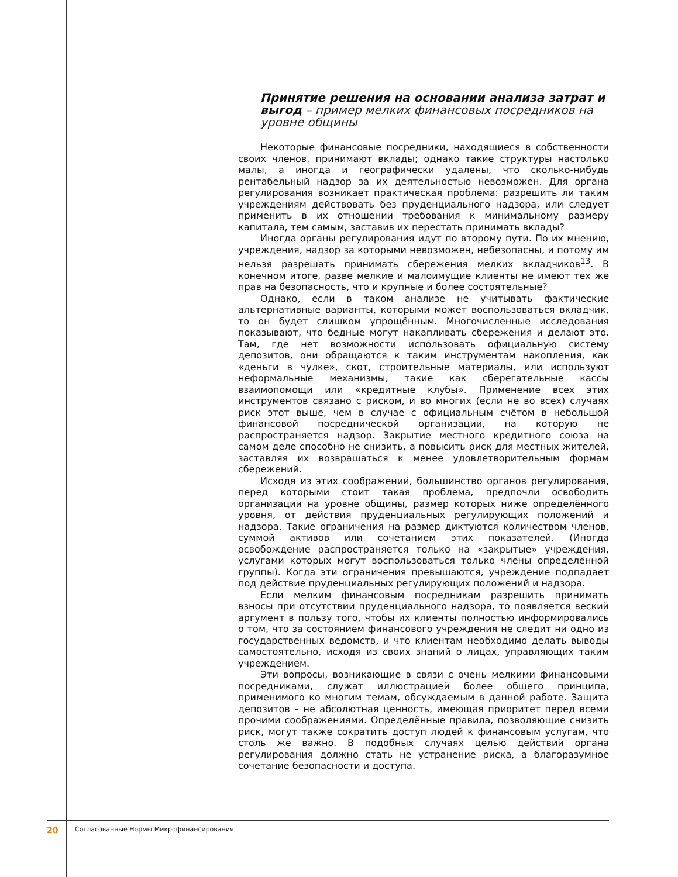Принятие решения на основании анализа затрат и выгод – пример мелких финансовых посредников на уровне общины
Некоторые финансовые посредники, находящиеся в собственности своих членов, принимают вклады; однако такие структуры настолько малы, а иногда и географически удалены, что сколько-нибудь рентабельный надзор за их деятельностью невозможен. Для органа регулирования возникает практическая проблема: разрешить ли таким учреждениям действовать без пруденциального надзора, или следует применить в их отношении требования к минимальному размеру капитала, тем самым, заставив их перестать принимать вклады?
Иногда органы регулирования идут по второму пути. По их мнению, учреждения, надзор за которыми невозможен, небезопасны, и потому им нельзя разрешать принимать сбережения мелких вкладчиков<sup>13</sup>. В конечном итоге, разве мелкие и малоимущие клиенты не имеют тех же прав на безопасность, что и крупные и более состоятельные?
Однако, если в таком анализе не учитывать фактические альтернативные варианты, которыми может воспользоваться вкладчик, то он будет слишком упрощённым. Многочисленные исследования показывают, что бедные могут накапливать сбережения и делают это. Там, где нет возможности использовать официальную систему депозитов, они обращаются к таким инструментам накопления, как «деньги в чулке», скот, строительные материалы, или используют неформальные механизмы, такие как сберегательные кассы взаимопомощи или «кредитные клубы». Применение всех этих инструментов связано с риском, и во многих (если не во всех) случаях риск этот выше, чем в случае с официальным счётом в небольшой финансовой посреднической организации, на которую не распространяется надзор. Закрытие местного кредитного союза на самом деле способно не снизить, а повысить риск для местных жителей, заставляя их возвращаться к менее удовлетворительным формам сбережений.
Исходя из этих соображений, большинство органов регулирования, перед которыми стоит такая проблема, предпочли освободить организации на уровне общины, размер которых ниже определённого уровня, от действия пруденциальных регулирующих положений и надзора. Такие ограничения на размер диктуются количеством членов, суммой активов или сочетанием этих показателей. (Иногда освобождение распространяется только на «закрытые» учреждения, услугами которых могут воспользоваться только члены определённой группы). Когда эти ограничения превышаются, учреждение подпадает под действие пруденциальных регулирующих положений и надзора.
Если мелким финансовым посредникам разрешить принимать взносы при отсутствии пруденциального надзора, то появляется веский аргумент в пользу того, чтобы их клиенты полностью информировались о том, что за состоянием финансового учреждения не следит ни одно из государственных ведомств, и что клиентам необходимо делать выводы самостоятельно, исходя из своих знаний о лицах, управляющих таким учреждением.
Эти вопросы, возникающие в связи с очень мелкими финансовыми посредниками, служат иллюстрацией более общего принципа, применимого ко многим темам, обсуждаемым в данной работе. Защита депозитов – не абсолютная ценность, имеющая приоритет перед всеми прочими соображениями. Определённые правила, позволяющие снизить риск, могут также сократить доступ людей к финансовым услугам, что столь же важно. В подобных случаях целью действий органа регулирования должно стать не устранение риска, а благоразумное сочетание безопасности и доступа.
20 Согласованные Нормы Микрофинансирования